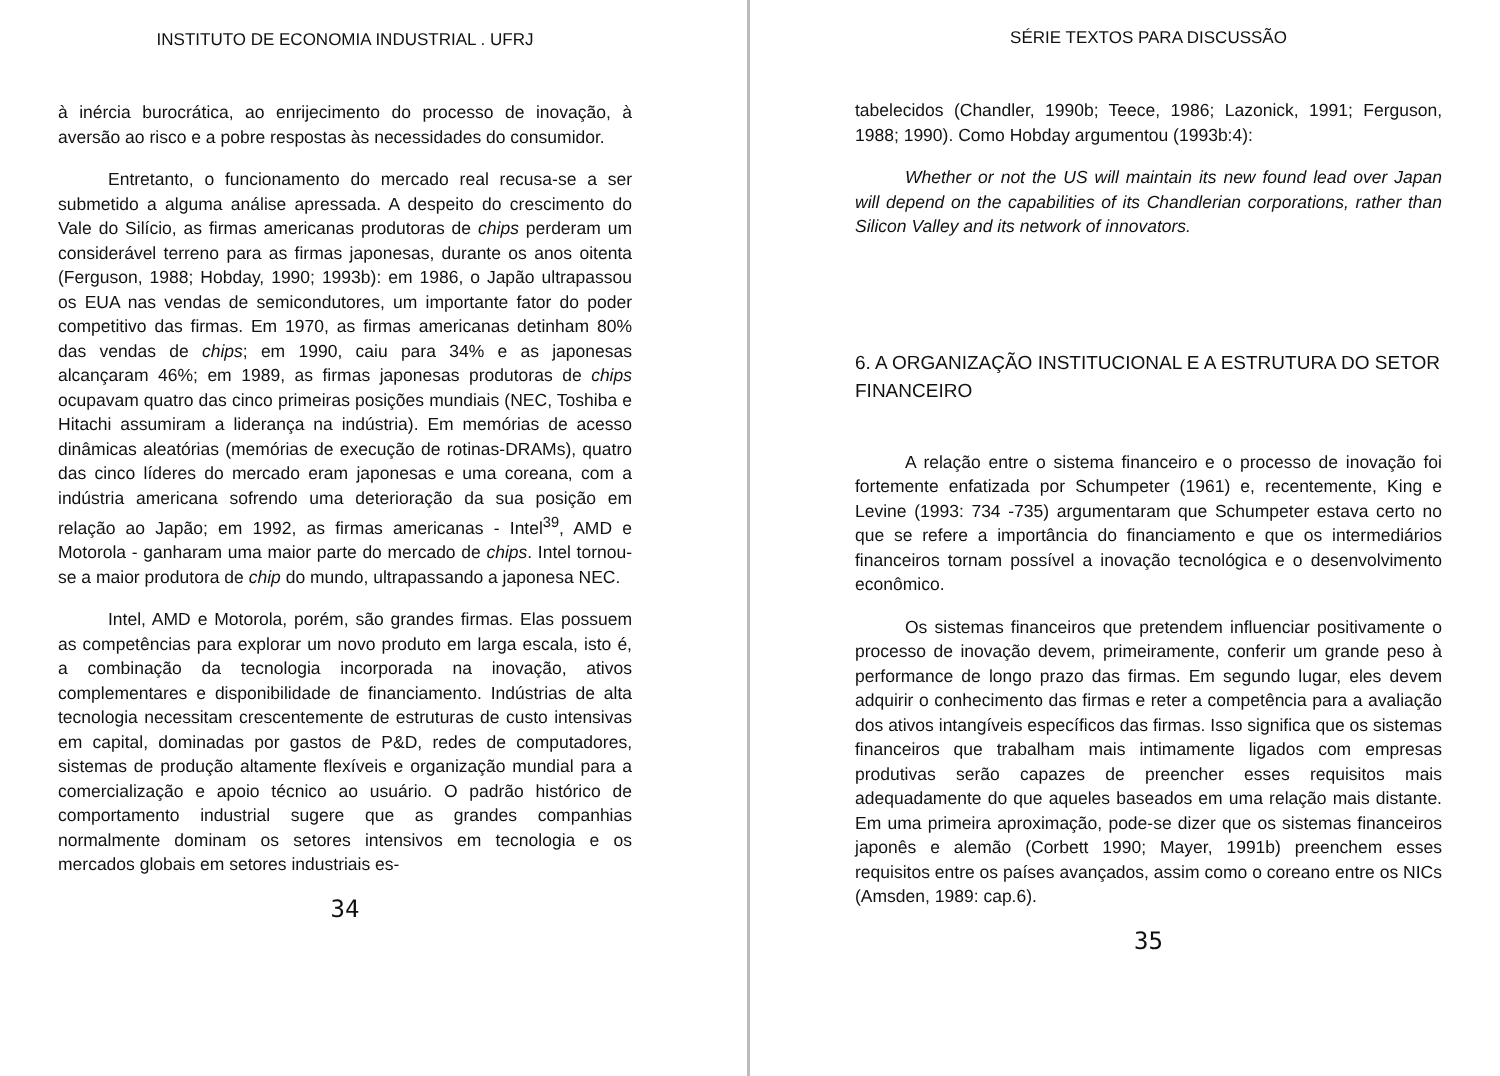INSTITUTO DE ECONOMIA INDUSTRIAL . UFRJ
à inércia burocrática, ao enrijecimento do processo de inovação, à aversão ao risco e a pobre respostas às necessidades do consumidor.
Entretanto, o funcionamento do mercado real recusa-se a ser submetido a alguma análise apressada. A despeito do crescimento do Vale do Silício, as firmas americanas produtoras de chips perderam um considerável terreno para as firmas japonesas, durante os anos oitenta (Ferguson, 1988; Hobday, 1990; 1993b): em 1986, o Japão ultrapassou os EUA nas vendas de semicondutores, um importante fator do poder competitivo das firmas. Em 1970, as firmas americanas detinham 80% das vendas de chips; em 1990, caiu para 34% e as japonesas alcançaram 46%; em 1989, as firmas japonesas produtoras de chips ocupavam quatro das cinco primeiras posições mundiais (NEC, Toshiba e Hitachi assumiram a liderança na indústria). Em memórias de acesso dinâmicas aleatórias (memórias de execução de rotinas-DRAMs), quatro das cinco líderes do mercado eram japonesas e uma coreana, com a indústria americana sofrendo uma deterioração da sua posição em relação ao Japão; em 1992, as firmas americanas - Intel<sup>39</sup>, AMD e Motorola - ganharam uma maior parte do mercado de chips. Intel tornou-se a maior produtora de chip do mundo, ultrapassando a japonesa NEC.
Intel, AMD e Motorola, porém, são grandes firmas. Elas possuem as competências para explorar um novo produto em larga escala, isto é, a combinação da tecnologia incorporada na inovação, ativos complementares e disponibilidade de financiamento. Indústrias de alta tecnologia necessitam crescentemente de estruturas de custo intensivas em capital, dominadas por gastos de P&D, redes de computadores, sistemas de produção altamente flexíveis e organização mundial para a comercialização e apoio técnico ao usuário. O padrão histórico de comportamento industrial sugere que as grandes companhias normalmente dominam os setores intensivos em tecnologia e os mercados globais em setores industriais es-
34
SÉRIE TEXTOS PARA DISCUSSÃO
tabelecidos (Chandler, 1990b; Teece, 1986; Lazonick, 1991; Ferguson, 1988; 1990). Como Hobday argumentou (1993b:4):
Whether or not the US will maintain its new found lead over Japan will depend on the capabilities of its Chandlerian corporations, rather than Silicon Valley and its network of innovators.
6. A ORGANIZAÇÃO INSTITUCIONAL E A ESTRUTURA DO SETOR FINANCEIRO
A relação entre o sistema financeiro e o processo de inovação foi fortemente enfatizada por Schumpeter (1961) e, recentemente, King e Levine (1993: 734 -735) argumentaram que Schumpeter estava certo no que se refere a importância do financiamento e que os intermediários financeiros tornam possível a inovação tecnológica e o desenvolvimento econômico.
Os sistemas financeiros que pretendem influenciar positivamente o processo de inovação devem, primeiramente, conferir um grande peso à performance de longo prazo das firmas. Em segundo lugar, eles devem adquirir o conhecimento das firmas e reter a competência para a avaliação dos ativos intangíveis específicos das firmas. Isso significa que os sistemas financeiros que trabalham mais intimamente ligados com empresas produtivas serão capazes de preencher esses requisitos mais adequadamente do que aqueles baseados em uma relação mais distante. Em uma primeira aproximação, pode-se dizer que os sistemas financeiros japonês e alemão (Corbett 1990; Mayer, 1991b) preenchem esses requisitos entre os países avançados, assim como o coreano entre os NICs (Amsden, 1989: cap.6).
35